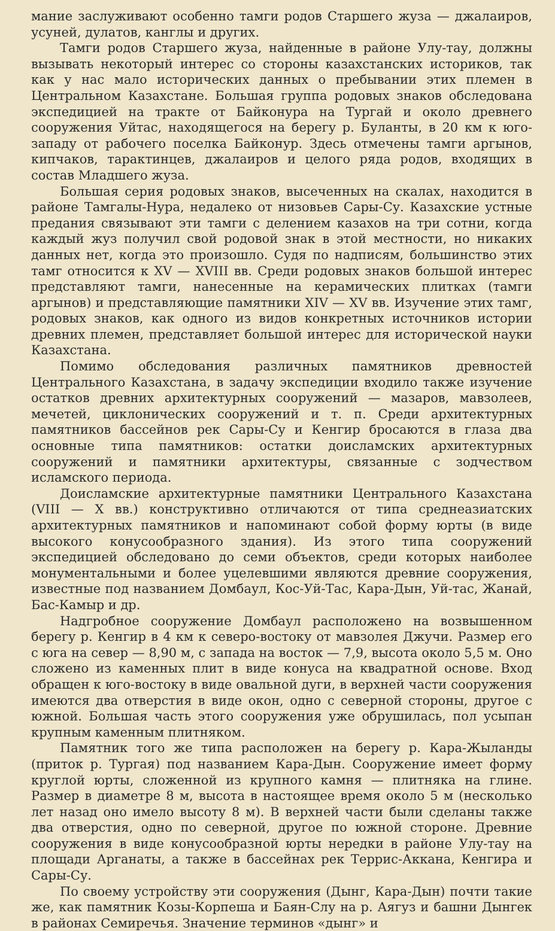мание заслуживают особенно тамги родов Старшего жуза — джалаиров, усуней, дулатов, канглы и других.
Тамги родов Старшего жуза, найденные в районе Улу-тау, должны вызывать некоторый интерес со стороны казахстанских историков, так как у нас мало исторических данных о пребывании этих племен в Центральном Казахстане. Большая группа родовых знаков обследована экспедицией на тракте от Байконура на Тургай и около древнего сооружения Уйтас, находящегося на берегу р. Буланты, в 20 км к юго-западу от рабочего поселка Байконур. Здесь отмечены тамги аргынов, кипчаков, тарактинцев, джалаиров и целого ряда родов, входящих в состав Младшего жуза.
Большая серия родовых знаков, высеченных на скалах, находится в районе Тамгалы-Нура, недалеко от низовьев Сары-Су. Казахские устные предания связывают эти тамги с делением казахов на три сотни, когда каждый жуз получил свой родовой знак в этой местности, но никаких данных нет, когда это произошло. Судя по надписям, большинство этих тамг относится к XV — XVIII вв. Среди родовых знаков большой интерес представляют тамги, нанесенные на керамических плитках (тамги аргынов) и представляющие памятники XIV — XV вв. Изучение этих тамг, родовых знаков, как одного из видов конкретных источников истории древних племен, представляет большой интерес для исторической науки Казахстана.
Помимо обследования различных памятников древностей Центрального Казахстана, в задачу экспедиции входило также изучение остатков древних архитектурных сооружений — мазаров, мавзолеев, мечетей, циклонических сооружений и т. п. Среди архитектурных памятников бассейнов рек Сары-Су и Кенгир бросаются в глаза два основные типа памятников: остатки доисламских архитектурных сооружений и памятники архитектуры, связанные с зодчеством исламского периода.
Доисламские архитектурные памятники Центрального Казахстана (VIII — X вв.) конструктивно отличаются от типа среднеазиатских архитектурных памятников и напоминают собой форму юрты (в виде высокого конусообразного здания). Из этого типа сооружений экспедицией обследовано до семи объектов, среди которых наиболее монументальными и более уцелевшими являются древние сооружения, известные под названием Домбаул, Кос-Уй-Тас, Кара-Дын, Уй-тас, Жанай, Бас-Камыр и др.
Надгробное сооружение Домбаул расположено на возвышенном берегу р. Кенгир в 4 км к северо-востоку от мавзолея Джучи. Размер его с юга на север — 8,90 м, с запада на восток — 7,9, высота около 5,5 м. Оно сложено из каменных плит в виде конуса на квадратной основе. Вход обращен к юго-востоку в виде овальной дуги, в верхней части сооружения имеются два отверстия в виде окон, одно с северной стороны, другое с южной. Большая часть этого сооружения уже обрушилась, пол усыпан крупным каменным плитняком.
Памятник того же типа расположен на берегу р. Кара-Жыланды (приток р. Тургая) под названием Кара-Дын. Сооружение имеет форму круглой юрты, сложенной из крупного камня — плитняка на глине. Размер в диаметре 8 м, высота в настоящее время около 5 м (несколько лет назад оно имело высоту 8 м). В верхней части были сделаны также два отверстия, одно по северной, другое по южной стороне. Древние сооружения в виде конусообразной юрты нередки в районе Улу-тау на площади Арганаты, а также в бассейнах рек Террис-Аккана, Кенгира и Сары-Су.
По своему устройству эти сооружения (Дынг, Кара-Дын) почти такие же, как памятник Козы-Корпеша и Баян-Слу на р. Аягуз и башни Дынгек в районах Семиречья. Значение терминов «дынг» и